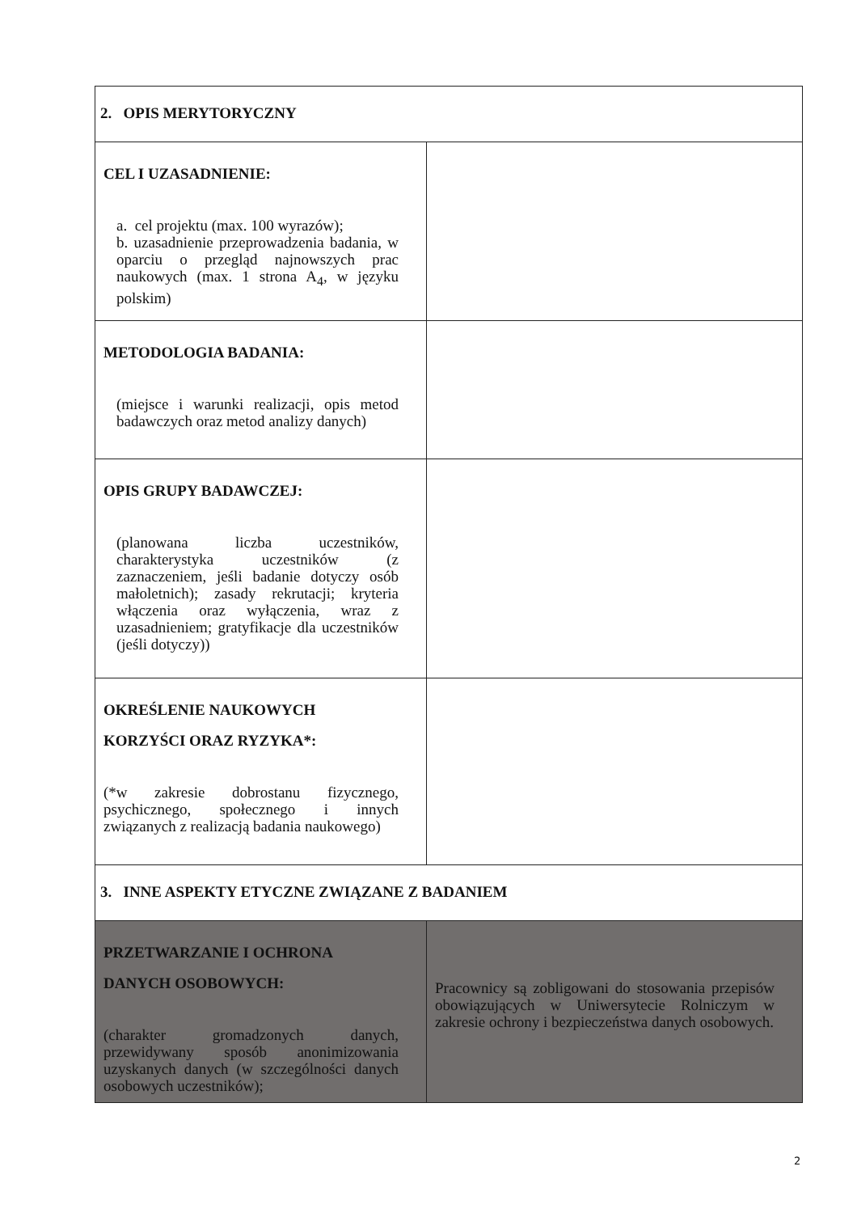| 2. OPIS MERYTORYCZNY | |
| CEL I UZASADNIENIE: a. cel projektu (max. 100 wyrazów); b. uzasadnienie przeprowadzenia badania, w oparciu o przegląd najnowszych prac naukowych (max. 1 strona A<sub>4</sub>, w języku polskim) | |
| METODOLOGIA BADANIA: (miejsce i warunki realizacji, opis metod badawczych oraz metod analizy danych) | |
| OPIS GRUPY BADAWCZEJ: (planowana liczba uczestników, charakterystyka uczestników (z zaznaczeniem, jeśli badanie dotyczy osób małoletnich); zasady rekrutacji; kryteria włączenia oraz wyłączenia, wraz z uzasadnieniem; gratyfikacje dla uczestników (jeśli dotyczy)) | |
| OKREŚLENIE NAUKOWYCH KORZYŚCI ORAZ RYZYKA*: (*w zakresie dobrostanu fizycznego, psychicznego, społecznego i innych związanych z realizacją badania naukowego) | |
| 3. INNE ASPEKTY ETYCZNE ZWIĄZANE Z BADANIEM | |
| PRZETWARZANIE I OCHRONA DANYCH OSOBOWYCH: (charakter gromadzonych danych, przewidywany sposób anonimizowania uzyskanych danych (w szczególności danych osobowych uczestników); | Pracownicy są zobligowani do stosowania przepisów obowiązujących w Uniwersytecie Rolniczym w zakresie ochrony i bezpieczeństwa danych osobowych. |
2